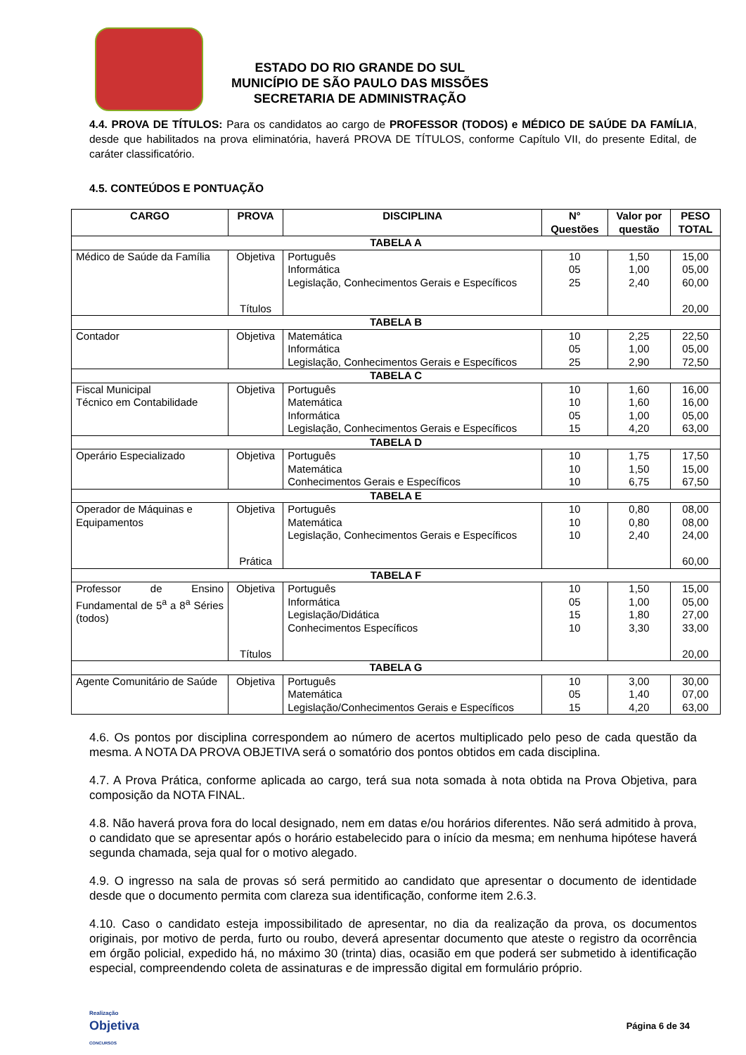ESTADO DO RIO GRANDE DO SUL
MUNICÍPIO DE SÃO PAULO DAS MISSÕES
SECRETARIA DE ADMINISTRAÇÃO
4.4. PROVA DE TÍTULOS: Para os candidatos ao cargo de PROFESSOR (TODOS) e MÉDICO DE SAÚDE DA FAMÍLIA, desde que habilitados na prova eliminatória, haverá PROVA DE TÍTULOS, conforme Capítulo VII, do presente Edital, de caráter classificatório.
4.5. CONTEÚDOS E PONTUAÇÃO
| CARGO | PROVA | DISCIPLINA | N° Questões | Valor por questão | PESO TOTAL |
| --- | --- | --- | --- | --- | --- |
| TABELA A | | | | | |
| Médico de Saúde da Família | Objetiva Títulos | Português Informática Legislação, Conhecimentos Gerais e Específicos | 10 05 25 | 1,50 1,00 2,40 | 15,00 05,00 60,00 20,00 |
| TABELA B | | | | | |
| Contador | Objetiva | Matemática Informática Legislação, Conhecimentos Gerais e Específicos | 10 05 25 | 2,25 1,00 2,90 | 22,50 05,00 72,50 |
| TABELA C | | | | | |
| Fiscal Municipal Técnico em Contabilidade | Objetiva | Português Matemática Informática Legislação, Conhecimentos Gerais e Específicos | 10 10 05 15 | 1,60 1,60 1,00 4,20 | 16,00 16,00 05,00 63,00 |
| TABELA D | | | | | |
| Operário Especializado | Objetiva | Português Matemática Conhecimentos Gerais e Específicos | 10 10 10 | 1,75 1,50 6,75 | 17,50 15,00 67,50 |
| TABELA E | | | | | |
| Operador de Máquinas e Equipamentos | Objetiva Prática | Português Matemática Legislação, Conhecimentos Gerais e Específicos | 10 10 10 | 0,80 0,80 2,40 | 08,00 08,00 24,00 60,00 |
| TABELA F | | | | | |
| Professor de Ensino Fundamental de 5<sup>a</sup> a 8<sup>a</sup> Séries (todos) | Objetiva Títulos | Português Informática Legislação/Didática Conhecimentos Específicos | 10 05 15 10 | 1,50 1,00 1,80 3,30 | 15,00 05,00 27,00 33,00 20,00 |
| TABELA G | | | | | |
| Agente Comunitário de Saúde | Objetiva | Português Matemática Legislação/Conhecimentos Gerais e Específicos | 10 05 15 | 3,00 1,40 4,20 | 30,00 07,00 63,00 |
4.6. Os pontos por disciplina correspondem ao número de acertos multiplicado pelo peso de cada questão da mesma. A NOTA DA PROVA OBJETIVA será o somatório dos pontos obtidos em cada disciplina.
4.7. A Prova Prática, conforme aplicada ao cargo, terá sua nota somada à nota obtida na Prova Objetiva, para composição da NOTA FINAL.
4.8. Não haverá prova fora do local designado, nem em datas e/ou horários diferentes. Não será admitido à prova, o candidato que se apresentar após o horário estabelecido para o início da mesma; em nenhuma hipótese haverá segunda chamada, seja qual for o motivo alegado.
4.9. O ingresso na sala de provas só será permitido ao candidato que apresentar o documento de identidade desde que o documento permita com clareza sua identificação, conforme item 2.6.3.
4.10. Caso o candidato esteja impossibilitado de apresentar, no dia da realização da prova, os documentos originais, por motivo de perda, furto ou roubo, deverá apresentar documento que ateste o registro da ocorrência em órgão policial, expedido há, no máximo 30 (trinta) dias, ocasião em que poderá ser submetido à identificação especial, compreendendo coleta de assinaturas e de impressão digital em formulário próprio.
Realização
Objetiva
CONCURSOS
Página 6 de 34